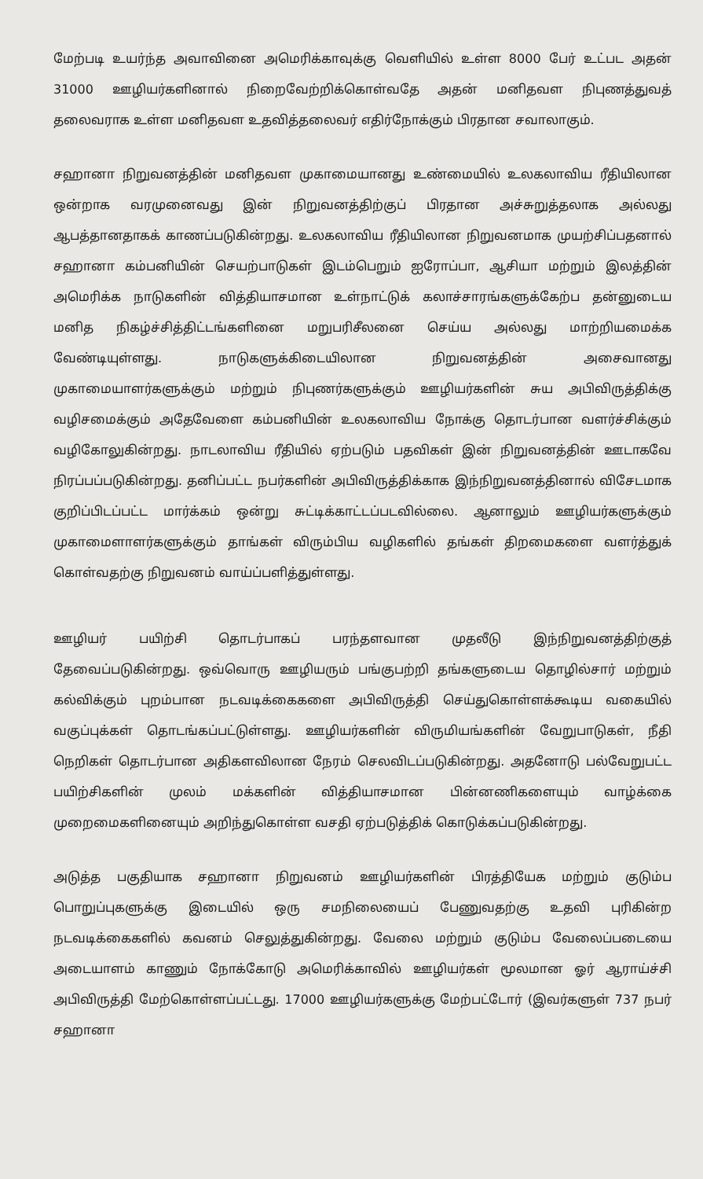மேற்படி உயர்ந்த அவாவினை அமெரிக்காவுக்கு வெளியில் உள்ள 8000 பேர் உட்பட அதன் 31000 ஊழியர்களினால் நிறைவேற்றிக்கொள்வதே அதன் மனிதவள நிபுணத்துவத் தலைவராக உள்ள மனிதவள உதவித்தலைவர் எதிர்நோக்கும் பிரதான சவாலாகும்.
சஹானா நிறுவனத்தின் மனிதவள முகாமையானது உண்மையில் உலகலாவிய ரீதியிலான ஒன்றாக வரமுனைவது இன் நிறுவனத்திற்குப் பிரதான அச்சுறுத்தலாக அல்லது ஆபத்தானதாகக் காணப்படுகின்றது. உலகலாவிய ரீதியிலான நிறுவனமாக முயற்சிப்பதனால் சஹானா கம்பனியின் செயற்பாடுகள் இடம்பெறும் ஐரோப்பா, ஆசியா மற்றும் இலத்தின் அமெரிக்க நாடுகளின் வித்தியாசமான உள்நாட்டுக் கலாச்சாரங்களுக்கேற்ப தன்னுடைய மனித நிகழ்ச்சித்திட்டங்களினை மறுபரிசீலனை செய்ய அல்லது மாற்றியமைக்க வேண்டியுள்ளது. நாடுகளுக்கிடையிலான நிறுவனத்தின் அசைவானது முகாமையாளர்களுக்கும் மற்றும் நிபுணர்களுக்கும் ஊழியர்களின் சுய அபிவிருத்திக்கு வழிசமைக்கும் அதேவேளை கம்பனியின் உலகலாவிய நோக்கு தொடர்பான வளர்ச்சிக்கும் வழிகோலுகின்றது. நாடலாவிய ரீதியில் ஏற்படும் பதவிகள் இன் நிறுவனத்தின் ஊடாகவே நிரப்பப்படுகின்றது. தனிப்பட்ட நபர்களின் அபிவிருத்திக்காக இந்நிறுவனத்தினால் விசேடமாக குறிப்பிடப்பட்ட மார்க்கம் ஒன்று சுட்டிக்காட்டப்படவில்லை. ஆனாலும் ஊழியர்களுக்கும் முகாமைளாளர்களுக்கும் தாங்கள் விரும்பிய வழிகளில் தங்கள் திறமைகளை வளர்த்துக் கொள்வதற்கு நிறுவனம் வாய்ப்பளித்துள்ளது.
ஊழியர் பயிற்சி தொடர்பாகப் பரந்தளவான முதலீடு இந்நிறுவனத்திற்குத் தேவைப்படுகின்றது. ஒவ்வொரு ஊழியரும் பங்குபற்றி தங்களுடைய தொழில்சார் மற்றும் கல்விக்கும் புறம்பான நடவடிக்கைகளை அபிவிருத்தி செய்துகொள்ளக்கூடிய வகையில் வகுப்புக்கள் தொடங்கப்பட்டுள்ளது. ஊழியர்களின் விருமியங்களின் வேறுபாடுகள், நீதி நெறிகள் தொடர்பான அதிகளவிலான நேரம் செலவிடப்படுகின்றது. அதனோடு பல்வேறுபட்ட பயிற்சிகளின் முலம் மக்களின் வித்தியாசமான பின்னணிகளையும் வாழ்க்கை முறைமைகளினையும் அறிந்துகொள்ள வசதி ஏற்படுத்திக் கொடுக்கப்படுகின்றது.
அடுத்த பகுதியாக சஹானா நிறுவனம் ஊழியர்களின் பிரத்தியேக மற்றும் குடும்ப பொறுப்புகளுக்கு இடையில் ஒரு சமநிலையைப் பேணுவதற்கு உதவி புரிகின்ற நடவடிக்கைகளில் கவனம் செலுத்துகின்றது. வேலை மற்றும் குடும்ப வேலைப்படையை அடையாளம் காணும் நோக்கோடு அமெரிக்காவில் ஊழியர்கள் மூலமான ஓர் ஆராய்ச்சி அபிவிருத்தி மேற்கொள்ளப்பட்டது. 17000 ஊழியர்களுக்கு மேற்பட்டோர் (இவர்களுள் 737 நபர் சஹானா